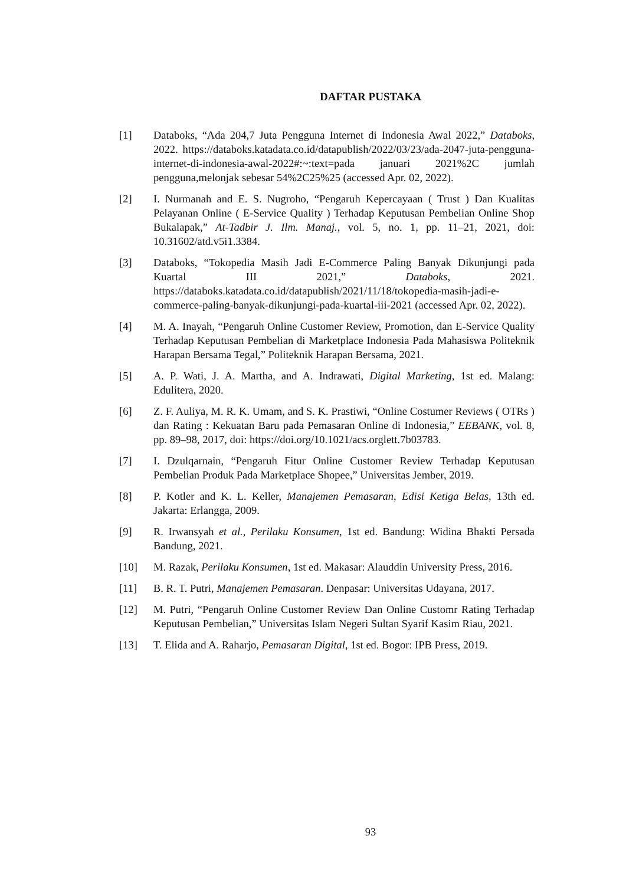DAFTAR PUSTAKA
[1] Databoks, “Ada 204,7 Juta Pengguna Internet di Indonesia Awal 2022,” Databoks, 2022. https://databoks.katadata.co.id/datapublish/2022/03/23/ada-2047-juta-pengguna-internet-di-indonesia-awal-2022#:~:text=pada januari 2021%2C jumlah pengguna,melonjak sebesar 54%2C25%25 (accessed Apr. 02, 2022).
[2] I. Nurmanah and E. S. Nugroho, “Pengaruh Kepercayaan ( Trust ) Dan Kualitas Pelayanan Online ( E-Service Quality ) Terhadap Keputusan Pembelian Online Shop Bukalapak,” At-Tadbir J. Ilm. Manaj., vol. 5, no. 1, pp. 11–21, 2021, doi: 10.31602/atd.v5i1.3384.
[3] Databoks, “Tokopedia Masih Jadi E-Commerce Paling Banyak Dikunjungi pada Kuartal III 2021,” Databoks, 2021. https://databoks.katadata.co.id/datapublish/2021/11/18/tokopedia-masih-jadi-e-commerce-paling-banyak-dikunjungi-pada-kuartal-iii-2021 (accessed Apr. 02, 2022).
[4] M. A. Inayah, “Pengaruh Online Customer Review, Promotion, dan E-Service Quality Terhadap Keputusan Pembelian di Marketplace Indonesia Pada Mahasiswa Politeknik Harapan Bersama Tegal,” Politeknik Harapan Bersama, 2021.
[5] A. P. Wati, J. A. Martha, and A. Indrawati, Digital Marketing, 1st ed. Malang: Edulitera, 2020.
[6] Z. F. Auliya, M. R. K. Umam, and S. K. Prastiwi, “Online Costumer Reviews ( OTRs ) dan Rating : Kekuatan Baru pada Pemasaran Online di Indonesia,” EEBANK, vol. 8, pp. 89–98, 2017, doi: https://doi.org/10.1021/acs.orglett.7b03783.
[7] I. Dzulqarnain, “Pengaruh Fitur Online Customer Review Terhadap Keputusan Pembelian Produk Pada Marketplace Shopee,” Universitas Jember, 2019.
[8] P. Kotler and K. L. Keller, Manajemen Pemasaran, Edisi Ketiga Belas, 13th ed. Jakarta: Erlangga, 2009.
[9] R. Irwansyah et al., Perilaku Konsumen, 1st ed. Bandung: Widina Bhakti Persada Bandung, 2021.
[10] M. Razak, Perilaku Konsumen, 1st ed. Makasar: Alauddin University Press, 2016.
[11] B. R. T. Putri, Manajemen Pemasaran. Denpasar: Universitas Udayana, 2017.
[12] M. Putri, “Pengaruh Online Customer Review Dan Online Customr Rating Terhadap Keputusan Pembelian,” Universitas Islam Negeri Sultan Syarif Kasim Riau, 2021.
[13] T. Elida and A. Raharjo, Pemasaran Digital, 1st ed. Bogor: IPB Press, 2019.
93